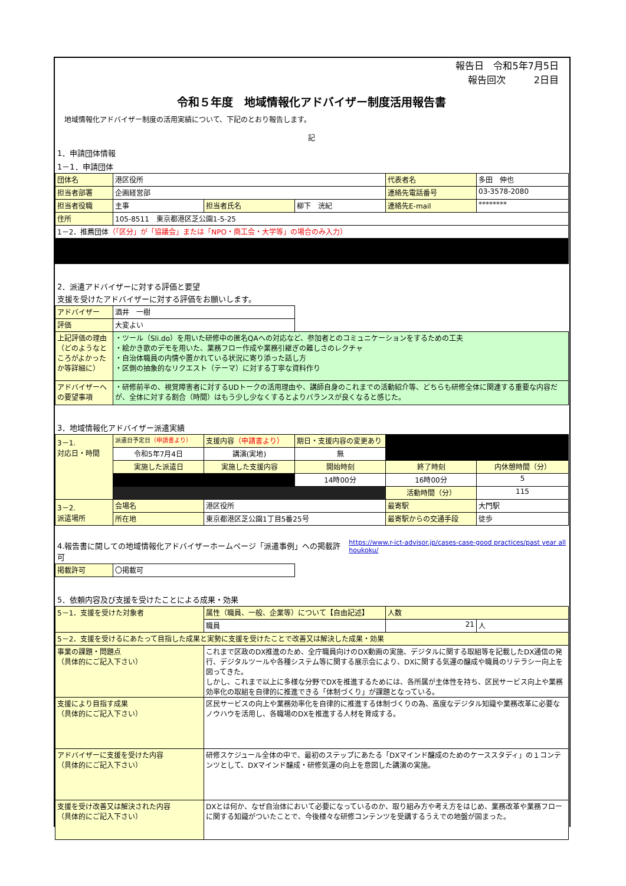報告日　令和5年7月5日
報告回次　　　2日目　
令和５年度　地域情報化アドバイザー制度活用報告書
地域情報化アドバイザー制度の活用実績について、下記のとおり報告します。
記
1．申請団体情報
1－1．申請団体
| 団体名 | 港区役所 | | | 代表者名 | 多田 伸也 |
| 担当者部署 | 企画経営部 | | | 連絡先電話番号 | 03-3578-2080 |
| 担当者役職 | 主事 | 担当者氏名 | 柳下 洸紀 | 連絡先E-mail | ******** |
| 住所 | 105-8511 東京都港区芝公園1-5-25 | | | | |
| 1－2．推薦団体 （「区分」が「協議会」または「NPO・商工会・大学等」の場合のみ入力） | | | | | |
2．派遣アドバイザーに対する評価と要望
支援を受けたアドバイザーに対する評価をお願いします。
| アドバイザー | 酒井 一樹 | |
| 評価 | 大変よい | |
| 上記評価の理由（どのようなところがよかったか等詳細に） | ・ツール（Sli.do）を用いた研修中の匿名QAへの対応など、参加者とのコミュニケーションをするための工夫 ・絵かき歌のデモを用いた、業務フロー作成や業務引継ぎの難しさのレクチャ ・自治体職員の内情や置かれている状況に寄り添った話し方 ・区側の抽象的なリクエスト（テーマ）に対する丁寧な資料作り | |
| アドバイザーへの要望事項 | ・研修前半の、視覚障害者に対するUDトークの活用理由や、講師自身のこれまでの活動紹介等、どちらも研修全体に関連する重要な内容だが、全体に対する割合（時間）はもう少し少なくするとよりバランスが良くなると感じた。 | |
3．地域情報化アドバイザー派遣実績
| 3－1. 対応日・時間 | 派遣日予定日 （申請書より） | 支援内容 （申請書より） | 期日・支援内容の変更あり | | |
| | 令和5年7月4日 | 講演(実地) | 無 | | |
| | 実施した派遣日 | 実施した支援内容 | 開始時刻 | 終了時刻 | 内休憩時間（分） |
| | | | 14時00分 | 16時00分 | 5 |
| | | | | 活動時間（分） | 115 |
| 3－2. 派遣場所 | 会場名 | 港区役所 | | 最寄駅 | 大門駅 |
| | 所在地 | 東京都港区芝公園1丁目5番25号 | | 最寄駅からの交通手段 | 徒歩 |
4.報告書に関しての地域情報化アドバイザーホームページ「派遣事例」への掲載許可
https://www.r-ict-advisor.jp/cases-case-good practices/past year all houkoku/
| 掲載許可 | 〇掲載可 | |
5．依頼内容及び支援を受けたことによる成果・効果
| 5－1．支援を受けた対象者 | 属性（職員、一般、企業等）について【自由記述】 | 人数 | |
| | 職員 | 21 | 人 |
| 5－2．支援を受けるにあたって目指した成果と実勢に支援を受けたことで改善又は解決した成果・効果 | | | |
| 事業の課題・問題点 （具体的にご記入下さい） | これまで区政のDX推進のため、全庁職員向けのDX動画の実施、デジタルに関する取組等を記載したDX通信の発行、デジタルツールや各種システム等に関する展示会により、DXに関する気運の醸成や職員のリテラシー向上を図ってきた。 しかし、これまで以上に多様な分野でDXを推進するためには、各所属が主体性を持ち、区民サービス向上や業務効率化の取組を自律的に推進できる「体制づくり」が課題となっている。 | | |
| 支援により目指す成果 （具体的にご記入下さい） | 区民サービスの向上や業務効率化を自律的に推進する体制づくりの為、高度なデジタル知識や業務改革に必要なノウハウを活用し、各職場のDXを推進する人材を育成する。 | | |
| アドバイザーに支援を受けた内容 （具体的にご記入下さい） | 研修スケジュール全体の中で、最初のステップにあたる「DXマインド醸成のためのケーススタディ」の１コンテンツとして、DXマインド醸成・研修気運の向上を意図した講演の実施。 | | |
| 支援を受け改善又は解決された内容 （具体的にご記入下さい） | DXとは何か、なぜ自治体において必要になっているのか、取り組み方や考え方をはじめ、業務改革や業務フローに関する知識がついたことで、今後様々な研修コンテンツを受講するうえでの地盤が固まった。 | | |